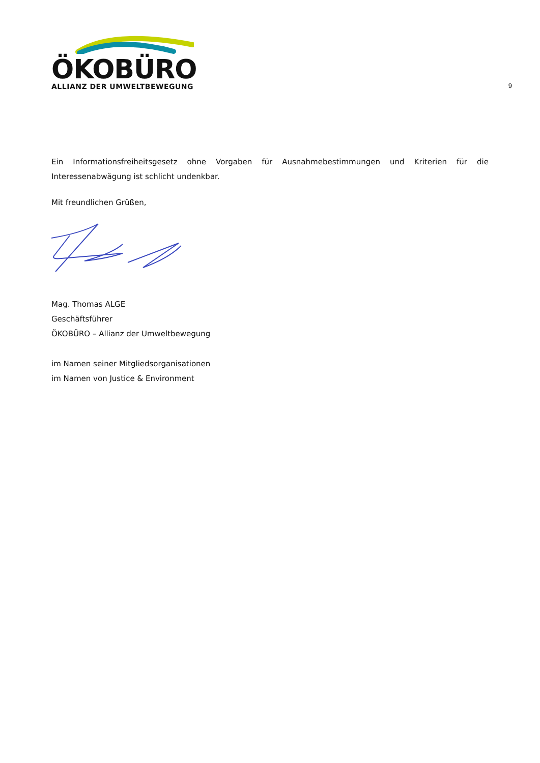ÖKOBÜRO
ALLIANZ DER UMWELTBEWEGUNG
9
Ein Informationsfreiheitsgesetz ohne Vorgaben für Ausnahmebestimmungen und Kriterien für die Interessenabwägung ist schlicht undenkbar.
Mit freundlichen Grüßen,
Mag. Thomas ALGE
Geschäftsführer
ÖKOBÜRO – Allianz der Umweltbewegung
im Namen seiner Mitgliedsorganisationen
im Namen von Justice & Environment